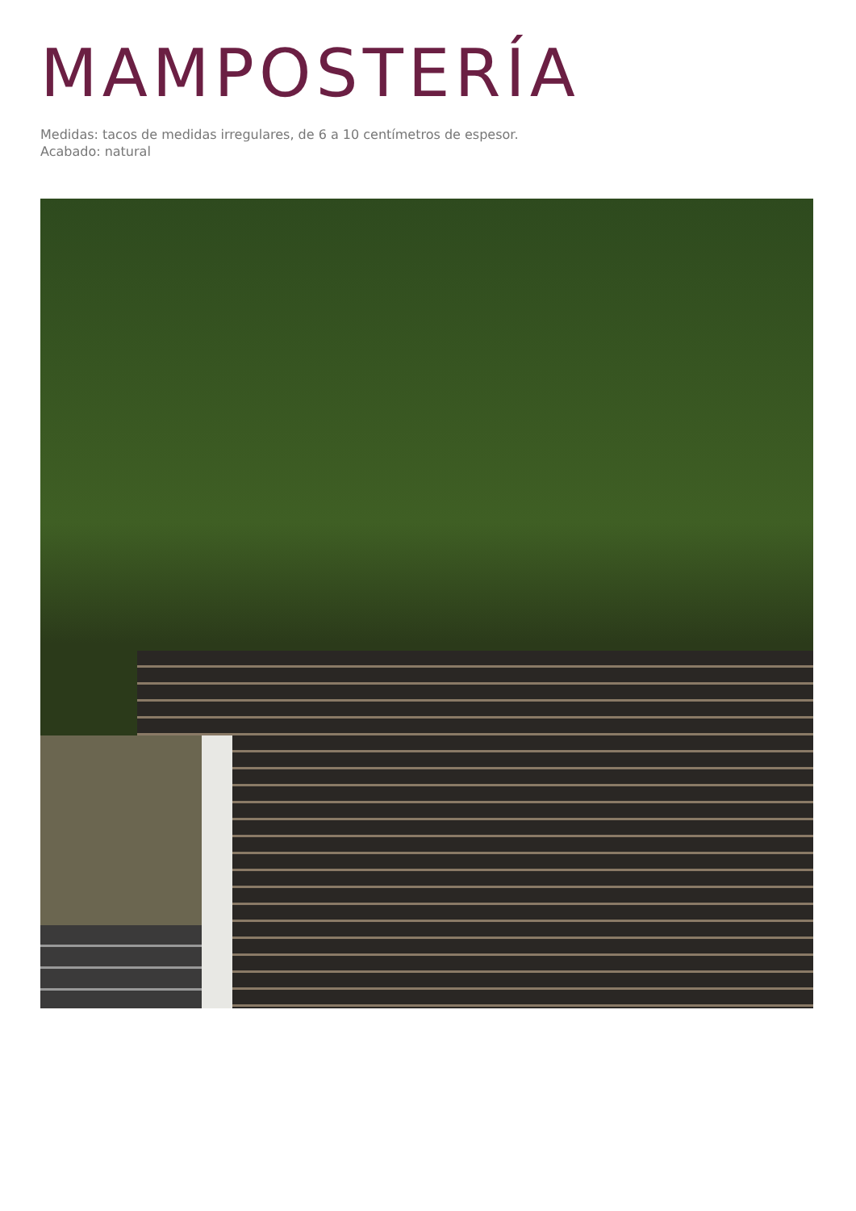MAMPOSTERÍA
Medidas: tacos de medidas irregulares, de 6 a 10 centímetros de espesor.
Acabado: natural